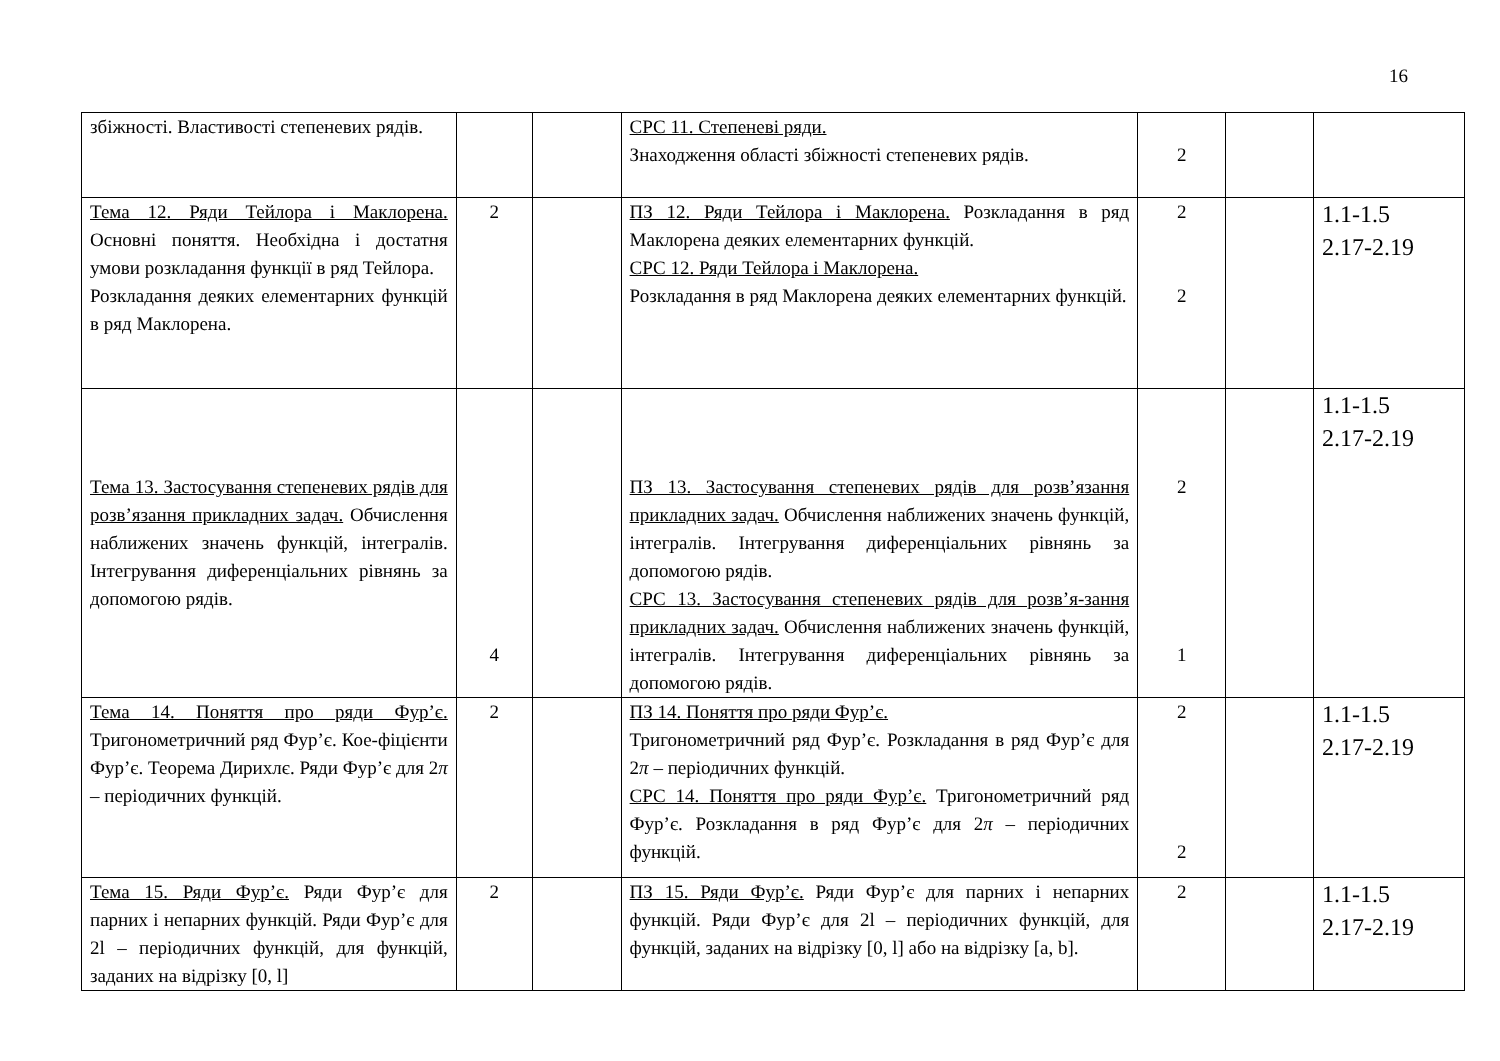16
| збіжності. Властивості степеневих рядів. | | | СРС 11. Степеневі ряди. Знаходження області збіжності степеневих рядів. | 2 | | |
| Тема 12. Ряди Тейлора і Маклорена. Основні поняття. Необхідна і достатня умови розкладання функції в ряд Тейлора. Розкладання деяких елементарних функцій в ряд Маклорена. | 2 | | ПЗ 12. Ряди Тейлора і Маклорена. Розкладання в ряд Маклорена деяких елементарних функцій. СРС 12. Ряди Тейлора і Маклорена. Розкладання в ряд Маклорена деяких елементарних функцій. | 2 2 | | 1.1-1.5 2.17-2.19 |
| Тема 13. Застосування степеневих рядів для розв’язання прикладних задач. Обчислення наближених значень функцій, інтегралів. Інтегрування диференціальних рівнянь за допомогою рядів. | 4 | | ПЗ 13. Застосування степеневих рядів для розв’язання прикладних задач. Обчислення наближених значень функцій, інтегралів. Інтегрування диференціальних рівнянь за допомогою рядів. СРС 13. Застосування степеневих рядів для розв’я-зання прикладних задач. Обчислення наближених значень функцій, інтегралів. Інтегрування диференціальних рівнянь за допомогою рядів. | 2 1 | | 1.1-1.5 2.17-2.19 |
| Тема 14. Поняття про ряди Фур’є. Тригонометричний ряд Фур’є. Кое-фіцієнти Фур’є. Теорема Дирихлє. Ряди Фур’є для 2 π – періодичних функцій. | 2 | | ПЗ 14. Поняття про ряди Фур’є. Тригонометричний ряд Фур’є. Розкладання в ряд Фур’є для 2 π – періодичних функцій. СРС 14. Поняття про ряди Фур’є. Тригонометричний ряд Фур’є. Розкладання в ряд Фур’є для 2 π – періодичних функцій. | 2 2 | | 1.1-1.5 2.17-2.19 |
| Тема 15. Ряди Фур’є. Ряди Фур’є для парних і непарних функцій. Ряди Фур’є для 2l – періодичних функцій, для функцій, заданих на відрізку [0, l] | 2 | | ПЗ 15. Ряди Фур’є. Ряди Фур’є для парних і непарних функцій. Ряди Фур’є для 2l – періодичних функцій, для функцій, заданих на відрізку [0, l] або на відрізку [a, b]. | 2 | | 1.1-1.5 2.17-2.19 |